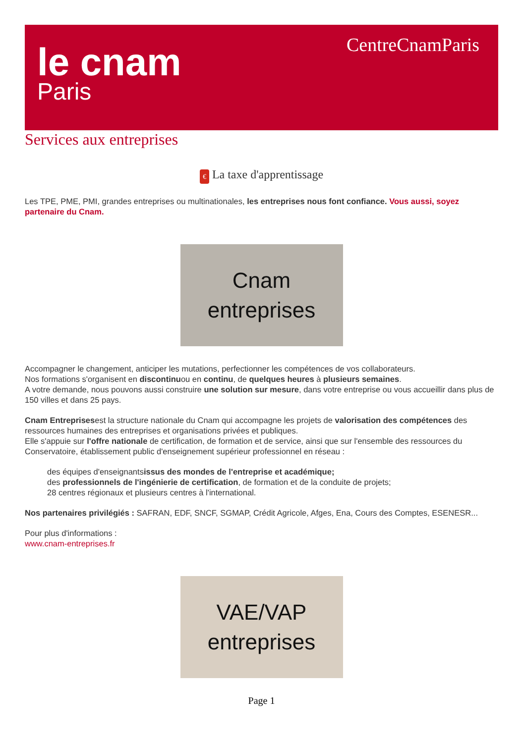le cnam
Paris
CentreCnamParis
Services aux entreprises
€ La taxe d'apprentissage
Les TPE, PME, PMI, grandes entreprises ou multinationales, les entreprises nous font confiance. Vous aussi, soyez partenaire du Cnam.
Cnam
entreprises
Accompagner le changement, anticiper les mutations, perfectionner les compétences de vos collaborateurs.
Nos formations s'organisent en discontinuou en continu, de quelques heures à plusieurs semaines.
A votre demande, nous pouvons aussi construire une solution sur mesure, dans votre entreprise ou vous accueillir dans plus de 150 villes et dans 25 pays.
Cnam Entreprisesest la structure nationale du Cnam qui accompagne les projets de valorisation des compétences des ressources humaines des entreprises et organisations privées et publiques.
Elle s'appuie sur l'offre nationale de certification, de formation et de service, ainsi que sur l'ensemble des ressources du Conservatoire, établissement public d'enseignement supérieur professionnel en réseau :
des équipes d'enseignantsissus des mondes de l'entreprise et académique;
des professionnels de l'ingénierie de certification, de formation et de la conduite de projets;
28 centres régionaux et plusieurs centres à l'international.
Nos partenaires privilégiés : SAFRAN, EDF, SNCF, SGMAP, Crédit Agricole, Afges, Ena, Cours des Comptes, ESENESR...
Pour plus d'informations :
www.cnam-entreprises.fr
VAE/VAP
entreprises
Page 1